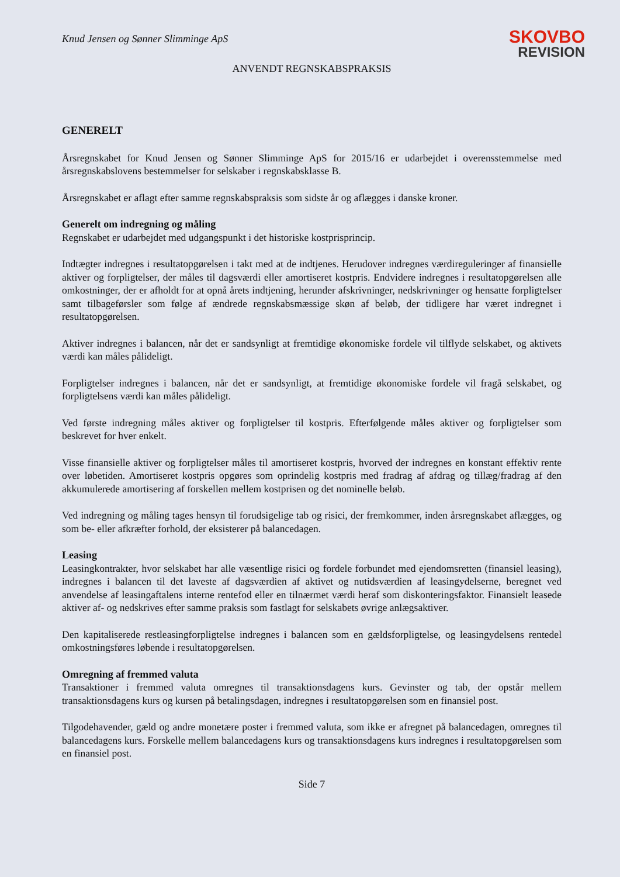Knud Jensen og Sønner Slimminge ApS
SKOVBO
REVISION
ANVENDT REGNSKABSPRAKSIS
GENERELT
Årsregnskabet for Knud Jensen og Sønner Slimminge ApS for 2015/16 er udarbejdet i overensstemmelse med årsregnskabslovens bestemmelser for selskaber i regnskabsklasse B.
Årsregnskabet er aflagt efter samme regnskabspraksis som sidste år og aflægges i danske kroner.
Generelt om indregning og måling
Regnskabet er udarbejdet med udgangspunkt i det historiske kostprisprincip.
Indtægter indregnes i resultatopgørelsen i takt med at de indtjenes. Herudover indregnes værdireguleringer af finansielle aktiver og forpligtelser, der måles til dagsværdi eller amortiseret kostpris. Endvidere indregnes i resultatopgørelsen alle omkostninger, der er afholdt for at opnå årets indtjening, herunder afskrivninger, nedskrivninger og hensatte forpligtelser samt tilbageførsler som følge af ændrede regnskabsmæssige skøn af beløb, der tidligere har været indregnet i resultatopgørelsen.
Aktiver indregnes i balancen, når det er sandsynligt at fremtidige økonomiske fordele vil tilflyde selskabet, og aktivets værdi kan måles pålideligt.
Forpligtelser indregnes i balancen, når det er sandsynligt, at fremtidige økonomiske fordele vil fragå selskabet, og forpligtelsens værdi kan måles pålideligt.
Ved første indregning måles aktiver og forpligtelser til kostpris. Efterfølgende måles aktiver og forpligtelser som beskrevet for hver enkelt.
Visse finansielle aktiver og forpligtelser måles til amortiseret kostpris, hvorved der indregnes en konstant effektiv rente over løbetiden. Amortiseret kostpris opgøres som oprindelig kostpris med fradrag af afdrag og tillæg/fradrag af den akkumulerede amortisering af forskellen mellem kostprisen og det nominelle beløb.
Ved indregning og måling tages hensyn til forudsigelige tab og risici, der fremkommer, inden årsregnskabet aflægges, og som be- eller afkræfter forhold, der eksisterer på balancedagen.
Leasing
Leasingkontrakter, hvor selskabet har alle væsentlige risici og fordele forbundet med ejendomsretten (finansiel leasing), indregnes i balancen til det laveste af dagsværdien af aktivet og nutidsværdien af leasingydelserne, beregnet ved anvendelse af leasingaftalens interne rentefod eller en tilnærmet værdi heraf som diskonteringsfaktor. Finansielt leasede aktiver af- og nedskrives efter samme praksis som fastlagt for selskabets øvrige anlægsaktiver.
Den kapitaliserede restleasingforpligtelse indregnes i balancen som en gældsforpligtelse, og leasingydelsens rentedel omkostningsføres løbende i resultatopgørelsen.
Omregning af fremmed valuta
Transaktioner i fremmed valuta omregnes til transaktionsdagens kurs. Gevinster og tab, der opstår mellem transaktionsdagens kurs og kursen på betalingsdagen, indregnes i resultatopgørelsen som en finansiel post.
Tilgodehavender, gæld og andre monetære poster i fremmed valuta, som ikke er afregnet på balancedagen, omregnes til balancedagens kurs. Forskelle mellem balancedagens kurs og transaktionsdagens kurs indregnes i resultatopgørelsen som en finansiel post.
Side 7